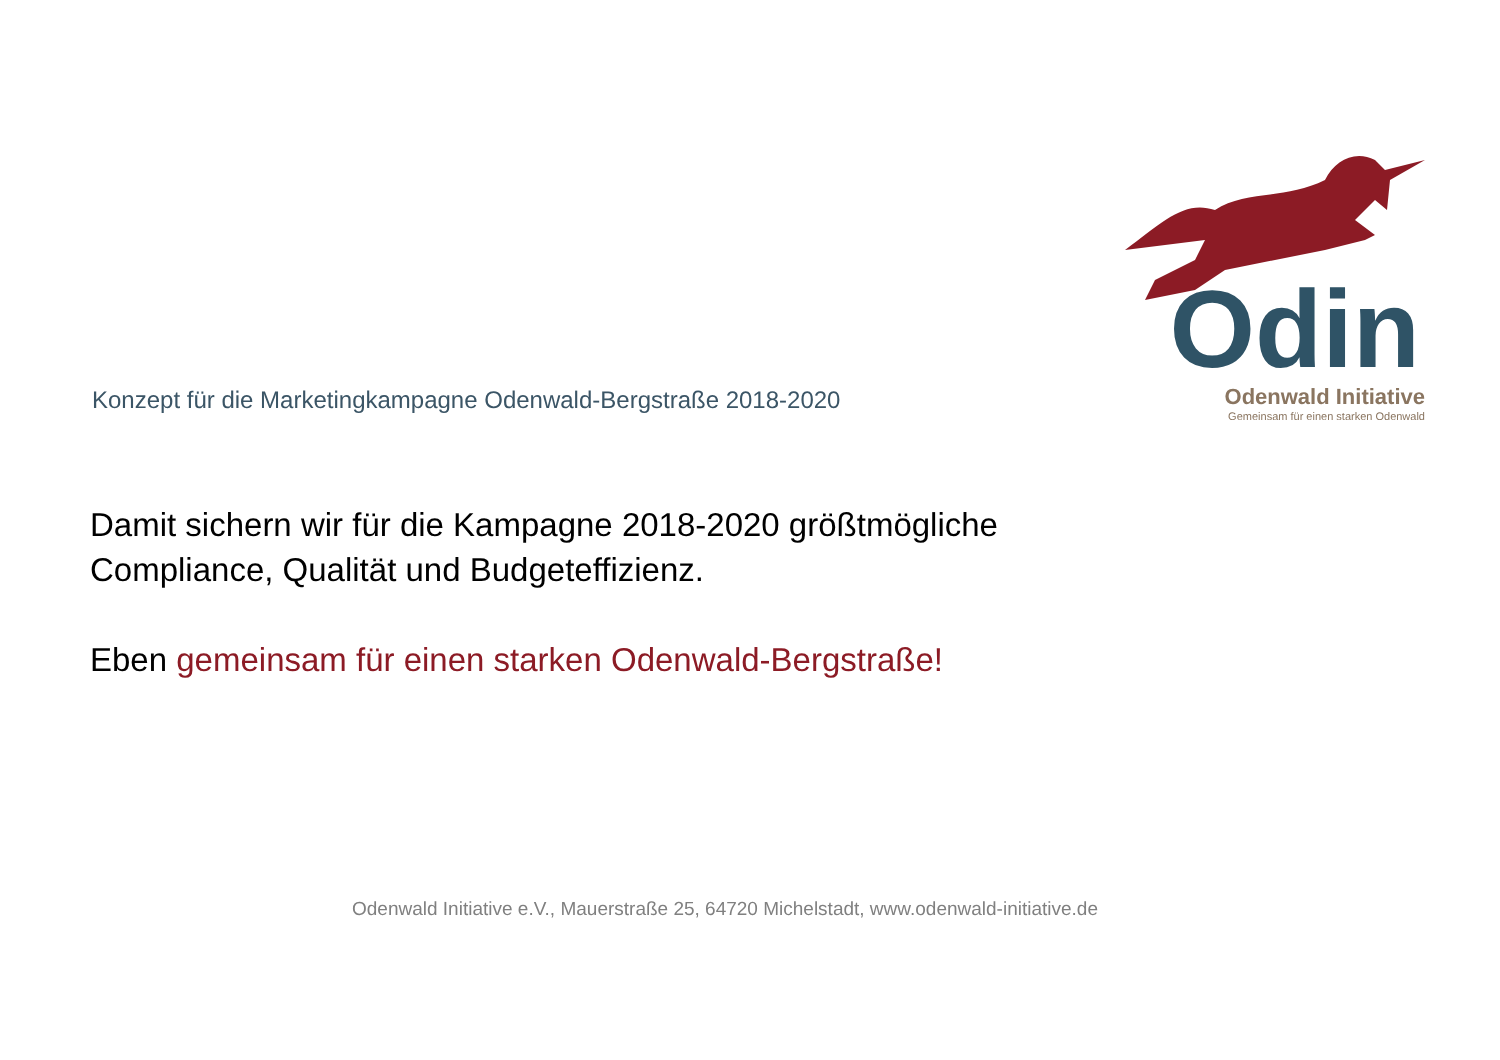Konzept für die Marketingkampagne Odenwald-Bergstraße 2018-2020
Odin
Odenwald Initiative
Gemeinsam für einen starken Odenwald
Damit sichern wir für die Kampagne 2018-2020 größtmögliche
Compliance, Qualität und Budgeteffizienz.
Eben gemeinsam für einen starken Odenwald-Bergstraße!
Odenwald Initiative e.V., Mauerstraße 25, 64720 Michelstadt, www.odenwald-initiative.de